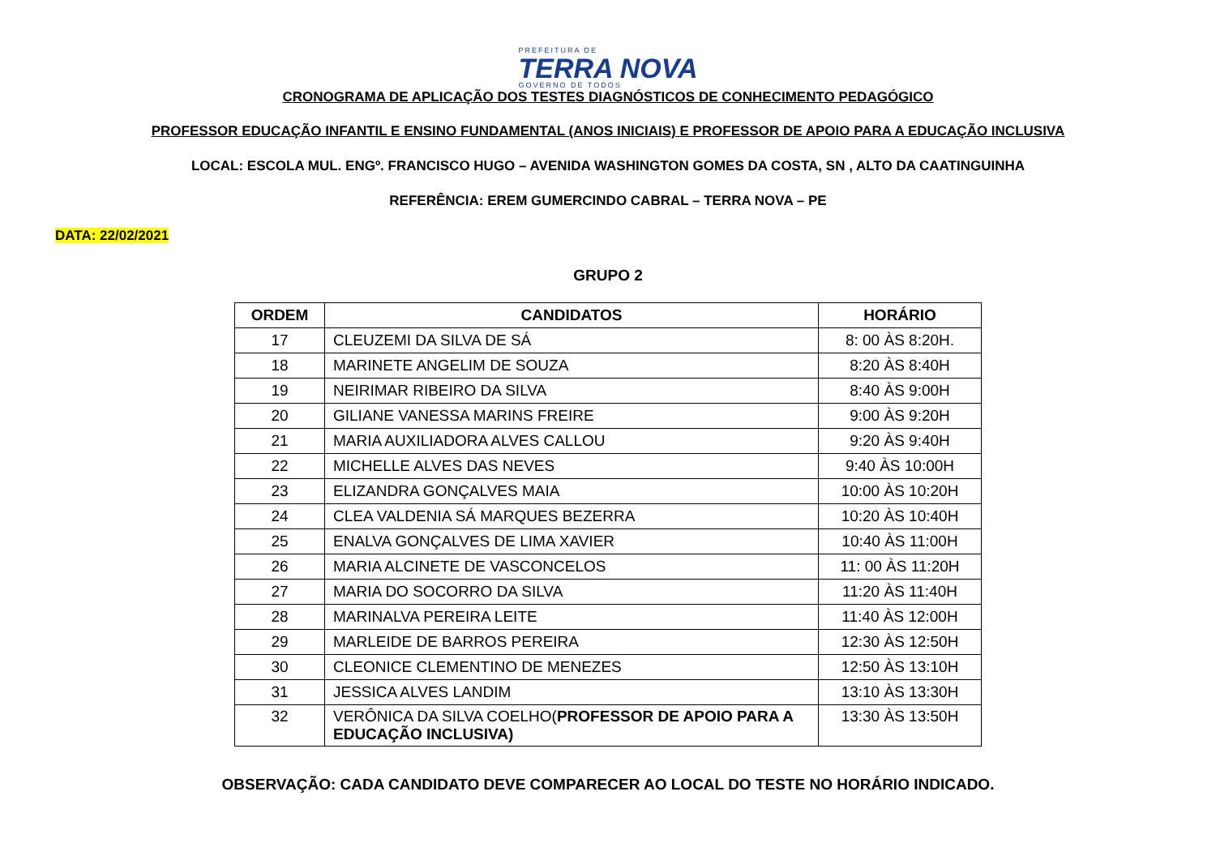PREFEITURA DE
TERRA NOVA
GOVERNO DE TODOS
CRONOGRAMA DE APLICAÇÃO DOS TESTES DIAGNÓSTICOS DE CONHECIMENTO PEDAGÓGICO
PROFESSOR EDUCAÇÃO INFANTIL E ENSINO FUNDAMENTAL (ANOS INICIAIS) E PROFESSOR DE APOIO PARA A EDUCAÇÃO INCLUSIVA
LOCAL: ESCOLA MUL. ENGº. FRANCISCO HUGO – AVENIDA WASHINGTON GOMES DA COSTA, SN , ALTO DA CAATINGUINHA
REFERÊNCIA: EREM GUMERCINDO CABRAL – TERRA NOVA – PE
DATA: 22/02/2021
GRUPO 2
| ORDEM | CANDIDATOS | HORÁRIO |
| --- | --- | --- |
| 17 | CLEUZEMI DA SILVA DE SÁ | 8: 00 ÀS 8:20H. |
| 18 | MARINETE ANGELIM DE SOUZA | 8:20 ÀS 8:40H |
| 19 | NEIRIMAR RIBEIRO DA SILVA | 8:40 ÀS 9:00H |
| 20 | GILIANE VANESSA MARINS FREIRE | 9:00 ÀS 9:20H |
| 21 | MARIA AUXILIADORA ALVES CALLOU | 9:20 ÀS 9:40H |
| 22 | MICHELLE ALVES DAS NEVES | 9:40 ÀS 10:00H |
| 23 | ELIZANDRA GONÇALVES MAIA | 10:00 ÀS 10:20H |
| 24 | CLEA VALDENIA SÁ MARQUES BEZERRA | 10:20 ÀS 10:40H |
| 25 | ENALVA GONÇALVES DE LIMA XAVIER | 10:40 ÀS 11:00H |
| 26 | MARIA ALCINETE DE VASCONCELOS | 11: 00 ÀS 11:20H |
| 27 | MARIA DO SOCORRO DA SILVA | 11:20 ÀS 11:40H |
| 28 | MARINALVA PEREIRA LEITE | 11:40 ÀS 12:00H |
| 29 | MARLEIDE DE BARROS PEREIRA | 12:30 ÀS 12:50H |
| 30 | CLEONICE CLEMENTINO DE MENEZES | 12:50 ÀS 13:10H |
| 31 | JESSICA ALVES LANDIM | 13:10 ÀS 13:30H |
| 32 | VERÔNICA DA SILVA COELHO( PROFESSOR DE APOIO PARA A EDUCAÇÃO INCLUSIVA) | 13:30 ÀS 13:50H |
OBSERVAÇÃO: CADA CANDIDATO DEVE COMPARECER AO LOCAL DO TESTE NO HORÁRIO INDICADO.